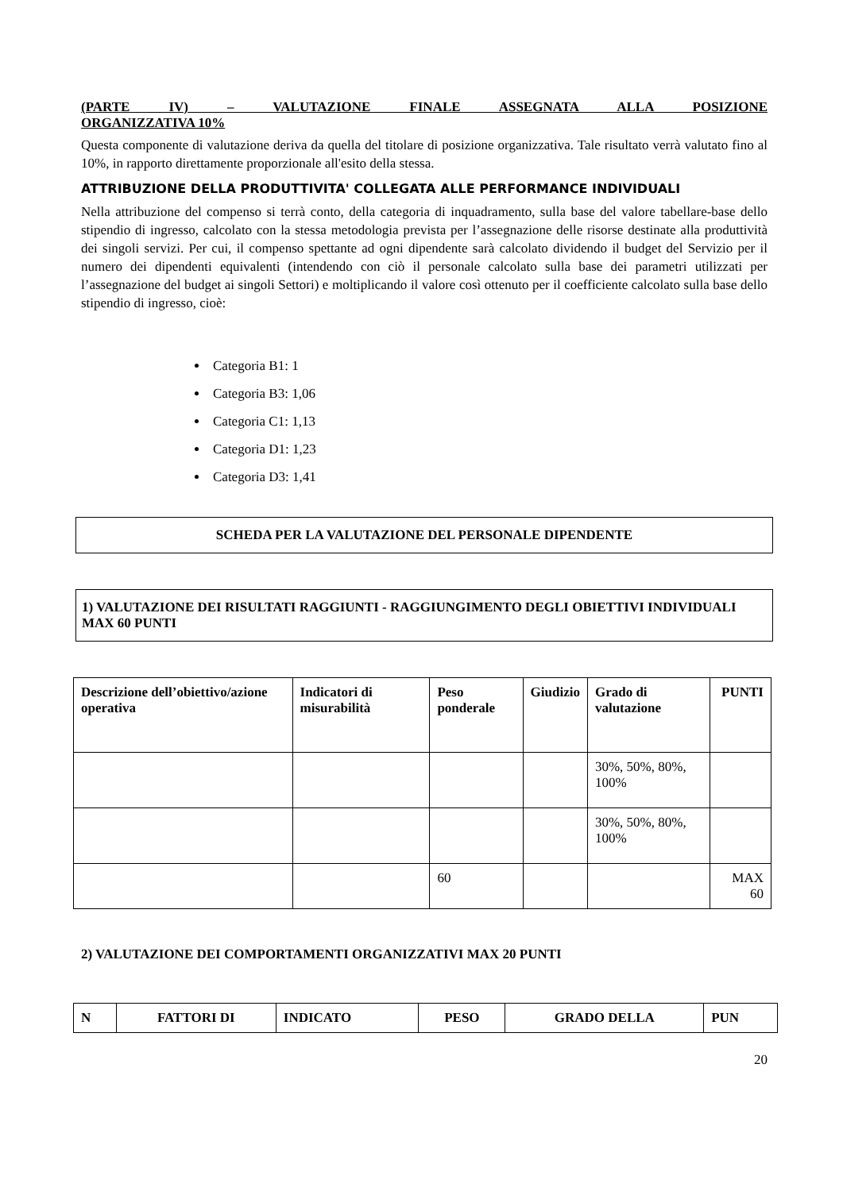(PARTE IV) – VALUTAZIONE FINALE ASSEGNATA ALLA POSIZIONE
ORGANIZZATIVA 10%
Questa componente di valutazione deriva da quella del titolare di posizione organizzativa. Tale risultato verrà valutato fino al 10%, in rapporto direttamente proporzionale all'esito della stessa.
ATTRIBUZIONE DELLA PRODUTTIVITA' COLLEGATA ALLE PERFORMANCE INDIVIDUALI
Nella attribuzione del compenso si terrà conto, della categoria di inquadramento, sulla base del valore tabellare-base dello stipendio di ingresso, calcolato con la stessa metodologia prevista per l’assegnazione delle risorse destinate alla produttività dei singoli servizi. Per cui, il compenso spettante ad ogni dipendente sarà calcolato dividendo il budget del Servizio per il numero dei dipendenti equivalenti (intendendo con ciò il personale calcolato sulla base dei parametri utilizzati per l’assegnazione del budget ai singoli Settori) e moltiplicando il valore così ottenuto per il coefficiente calcolato sulla base dello stipendio di ingresso, cioè:
Categoria B1: 1
Categoria B3: 1,06
Categoria C1: 1,13
Categoria D1: 1,23
Categoria D3: 1,41
SCHEDA PER LA VALUTAZIONE DEL PERSONALE DIPENDENTE
1) VALUTAZIONE DEI RISULTATI RAGGIUNTI - RAGGIUNGIMENTO DEGLI OBIETTIVI INDIVIDUALI MAX 60 PUNTI
| Descrizione dell’obiettivo/azione operativa | Indicatori di misurabilità | Peso ponderale | Giudizio | Grado di valutazione | PUNTI |
| --- | --- | --- | --- | --- | --- |
| | | | | 30%, 50%, 80%, 100% | |
| | | | | 30%, 50%, 80%, 100% | |
| | | 60 | | | MAX 60 |
2) VALUTAZIONE DEI COMPORTAMENTI ORGANIZZATIVI MAX 20 PUNTI
| N | FATTORI DI | INDICATO | PESO | GRADO DELLA | PUN |
| --- | --- | --- | --- | --- | --- |
20